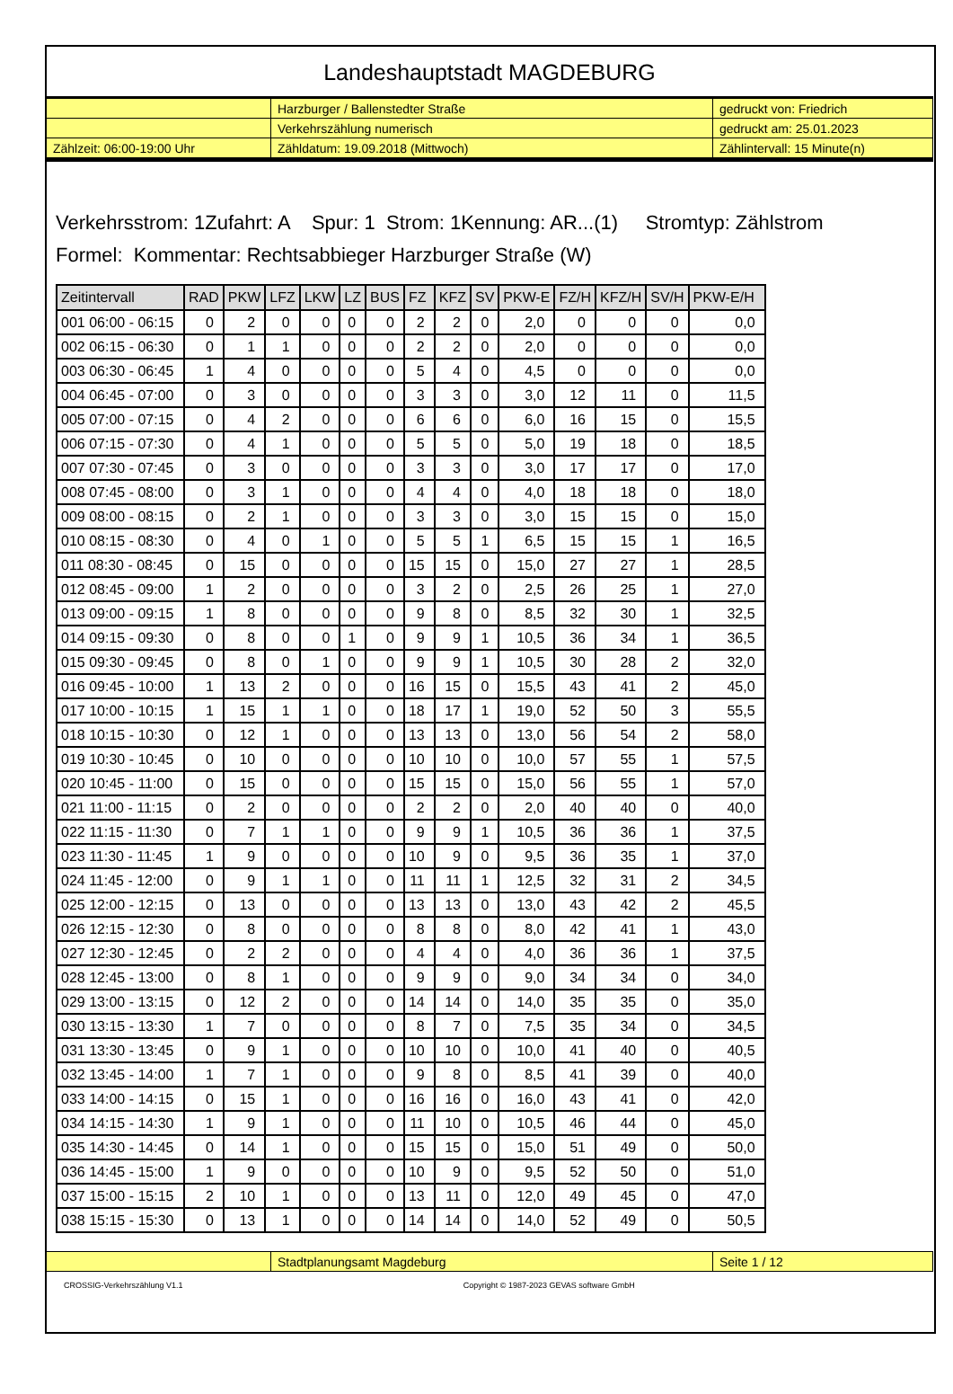Landeshauptstadt MAGDEBURG
| | Harzburger / Ballenstedter Straße | gedruckt von: Friedrich |
| | Verkehrszählung numerisch | gedruckt am: 25.01.2023 |
| Zählzeit: 06:00-19:00 Uhr | Zähldatum: 19.09.2018 (Mittwoch) | Zählintervall: 15 Minute(n) |
Verkehrsstrom: 1Zufahrt: A Spur: 1 Strom: 1Kennung: AR...(1) Stromtyp: Zählstrom
Formel: Kommentar: Rechtsabbieger Harzburger Straße (W)
| Zeitintervall | RAD | PKW | LFZ | LKW | LZ | BUS | FZ | KFZ | SV | PKW-E | FZ/H | KFZ/H | SV/H | PKW-E/H |
| --- | --- | --- | --- | --- | --- | --- | --- | --- | --- | --- | --- | --- | --- | --- |
| 001 06:00 - 06:15 | 0 | 2 | 0 | 0 | 0 | 0 | 2 | 2 | 0 | 2,0 | 0 | 0 | 0 | 0,0 |
| 002 06:15 - 06:30 | 0 | 1 | 1 | 0 | 0 | 0 | 2 | 2 | 0 | 2,0 | 0 | 0 | 0 | 0,0 |
| 003 06:30 - 06:45 | 1 | 4 | 0 | 0 | 0 | 0 | 5 | 4 | 0 | 4,5 | 0 | 0 | 0 | 0,0 |
| 004 06:45 - 07:00 | 0 | 3 | 0 | 0 | 0 | 0 | 3 | 3 | 0 | 3,0 | 12 | 11 | 0 | 11,5 |
| 005 07:00 - 07:15 | 0 | 4 | 2 | 0 | 0 | 0 | 6 | 6 | 0 | 6,0 | 16 | 15 | 0 | 15,5 |
| 006 07:15 - 07:30 | 0 | 4 | 1 | 0 | 0 | 0 | 5 | 5 | 0 | 5,0 | 19 | 18 | 0 | 18,5 |
| 007 07:30 - 07:45 | 0 | 3 | 0 | 0 | 0 | 0 | 3 | 3 | 0 | 3,0 | 17 | 17 | 0 | 17,0 |
| 008 07:45 - 08:00 | 0 | 3 | 1 | 0 | 0 | 0 | 4 | 4 | 0 | 4,0 | 18 | 18 | 0 | 18,0 |
| 009 08:00 - 08:15 | 0 | 2 | 1 | 0 | 0 | 0 | 3 | 3 | 0 | 3,0 | 15 | 15 | 0 | 15,0 |
| 010 08:15 - 08:30 | 0 | 4 | 0 | 1 | 0 | 0 | 5 | 5 | 1 | 6,5 | 15 | 15 | 1 | 16,5 |
| 011 08:30 - 08:45 | 0 | 15 | 0 | 0 | 0 | 0 | 15 | 15 | 0 | 15,0 | 27 | 27 | 1 | 28,5 |
| 012 08:45 - 09:00 | 1 | 2 | 0 | 0 | 0 | 0 | 3 | 2 | 0 | 2,5 | 26 | 25 | 1 | 27,0 |
| 013 09:00 - 09:15 | 1 | 8 | 0 | 0 | 0 | 0 | 9 | 8 | 0 | 8,5 | 32 | 30 | 1 | 32,5 |
| 014 09:15 - 09:30 | 0 | 8 | 0 | 0 | 1 | 0 | 9 | 9 | 1 | 10,5 | 36 | 34 | 1 | 36,5 |
| 015 09:30 - 09:45 | 0 | 8 | 0 | 1 | 0 | 0 | 9 | 9 | 1 | 10,5 | 30 | 28 | 2 | 32,0 |
| 016 09:45 - 10:00 | 1 | 13 | 2 | 0 | 0 | 0 | 16 | 15 | 0 | 15,5 | 43 | 41 | 2 | 45,0 |
| 017 10:00 - 10:15 | 1 | 15 | 1 | 1 | 0 | 0 | 18 | 17 | 1 | 19,0 | 52 | 50 | 3 | 55,5 |
| 018 10:15 - 10:30 | 0 | 12 | 1 | 0 | 0 | 0 | 13 | 13 | 0 | 13,0 | 56 | 54 | 2 | 58,0 |
| 019 10:30 - 10:45 | 0 | 10 | 0 | 0 | 0 | 0 | 10 | 10 | 0 | 10,0 | 57 | 55 | 1 | 57,5 |
| 020 10:45 - 11:00 | 0 | 15 | 0 | 0 | 0 | 0 | 15 | 15 | 0 | 15,0 | 56 | 55 | 1 | 57,0 |
| 021 11:00 - 11:15 | 0 | 2 | 0 | 0 | 0 | 0 | 2 | 2 | 0 | 2,0 | 40 | 40 | 0 | 40,0 |
| 022 11:15 - 11:30 | 0 | 7 | 1 | 1 | 0 | 0 | 9 | 9 | 1 | 10,5 | 36 | 36 | 1 | 37,5 |
| 023 11:30 - 11:45 | 1 | 9 | 0 | 0 | 0 | 0 | 10 | 9 | 0 | 9,5 | 36 | 35 | 1 | 37,0 |
| 024 11:45 - 12:00 | 0 | 9 | 1 | 1 | 0 | 0 | 11 | 11 | 1 | 12,5 | 32 | 31 | 2 | 34,5 |
| 025 12:00 - 12:15 | 0 | 13 | 0 | 0 | 0 | 0 | 13 | 13 | 0 | 13,0 | 43 | 42 | 2 | 45,5 |
| 026 12:15 - 12:30 | 0 | 8 | 0 | 0 | 0 | 0 | 8 | 8 | 0 | 8,0 | 42 | 41 | 1 | 43,0 |
| 027 12:30 - 12:45 | 0 | 2 | 2 | 0 | 0 | 0 | 4 | 4 | 0 | 4,0 | 36 | 36 | 1 | 37,5 |
| 028 12:45 - 13:00 | 0 | 8 | 1 | 0 | 0 | 0 | 9 | 9 | 0 | 9,0 | 34 | 34 | 0 | 34,0 |
| 029 13:00 - 13:15 | 0 | 12 | 2 | 0 | 0 | 0 | 14 | 14 | 0 | 14,0 | 35 | 35 | 0 | 35,0 |
| 030 13:15 - 13:30 | 1 | 7 | 0 | 0 | 0 | 0 | 8 | 7 | 0 | 7,5 | 35 | 34 | 0 | 34,5 |
| 031 13:30 - 13:45 | 0 | 9 | 1 | 0 | 0 | 0 | 10 | 10 | 0 | 10,0 | 41 | 40 | 0 | 40,5 |
| 032 13:45 - 14:00 | 1 | 7 | 1 | 0 | 0 | 0 | 9 | 8 | 0 | 8,5 | 41 | 39 | 0 | 40,0 |
| 033 14:00 - 14:15 | 0 | 15 | 1 | 0 | 0 | 0 | 16 | 16 | 0 | 16,0 | 43 | 41 | 0 | 42,0 |
| 034 14:15 - 14:30 | 1 | 9 | 1 | 0 | 0 | 0 | 11 | 10 | 0 | 10,5 | 46 | 44 | 0 | 45,0 |
| 035 14:30 - 14:45 | 0 | 14 | 1 | 0 | 0 | 0 | 15 | 15 | 0 | 15,0 | 51 | 49 | 0 | 50,0 |
| 036 14:45 - 15:00 | 1 | 9 | 0 | 0 | 0 | 0 | 10 | 9 | 0 | 9,5 | 52 | 50 | 0 | 51,0 |
| 037 15:00 - 15:15 | 2 | 10 | 1 | 0 | 0 | 0 | 13 | 11 | 0 | 12,0 | 49 | 45 | 0 | 47,0 |
| 038 15:15 - 15:30 | 0 | 13 | 1 | 0 | 0 | 0 | 14 | 14 | 0 | 14,0 | 52 | 49 | 0 | 50,5 |
| | Stadtplanungsamt Magdeburg | Seite 1 / 12 |
CROSSIG-Verkehrszählung V1.1 Copyright © 1987-2023 GEVAS software GmbH